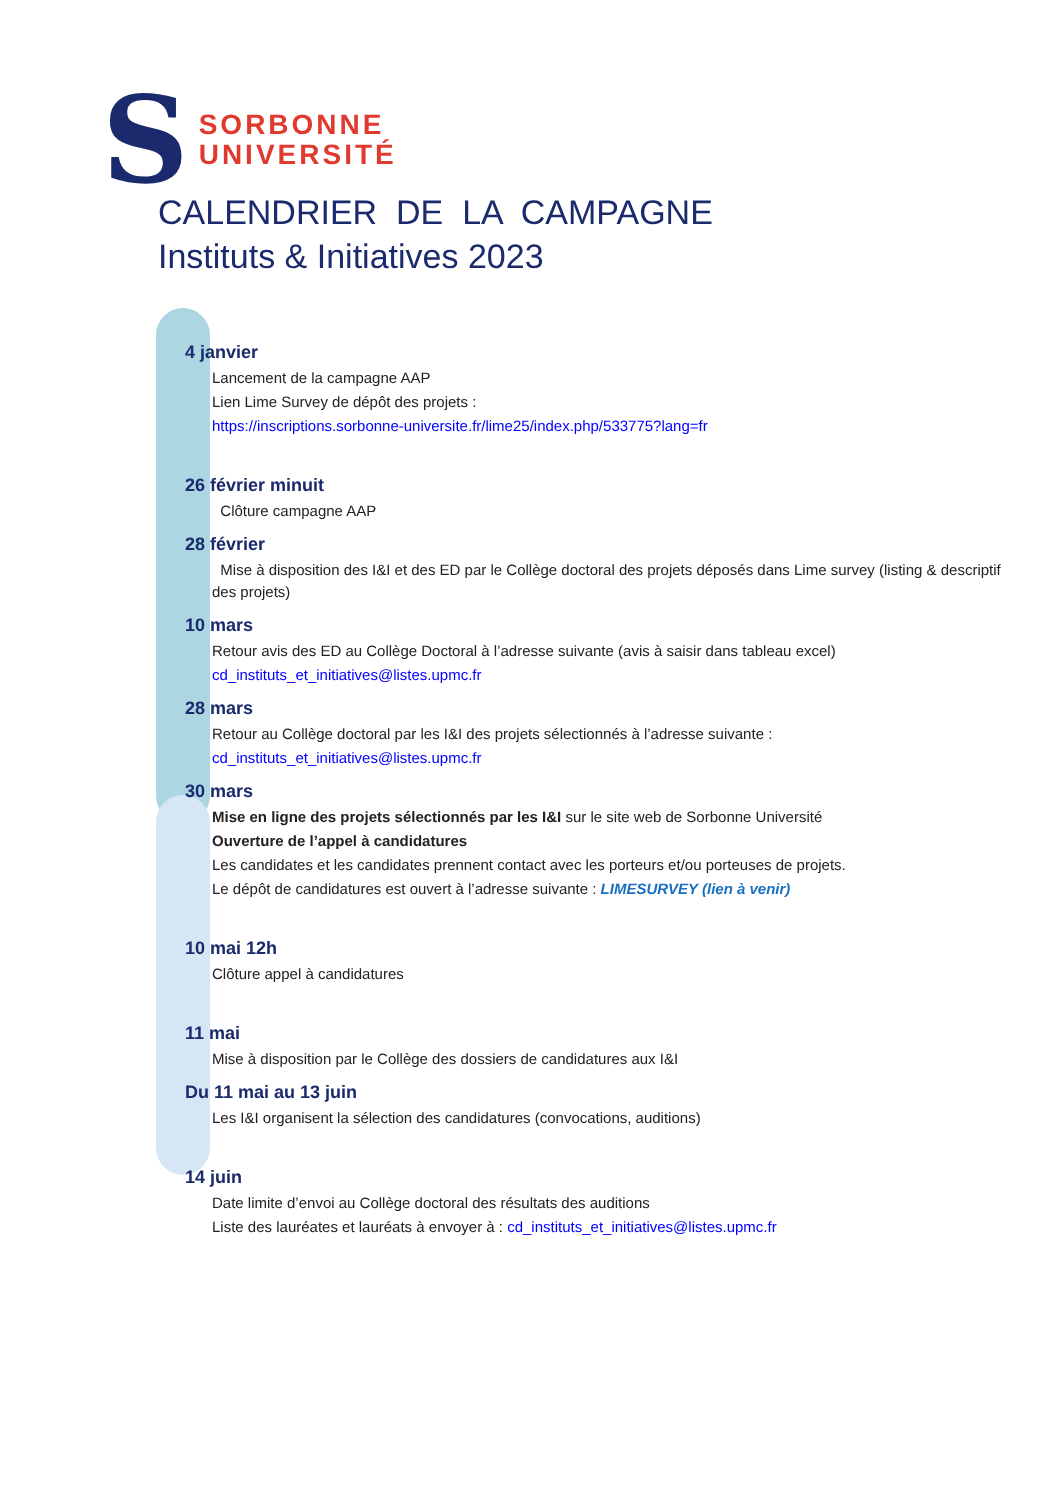S
SORBONNE
UNIVERSITÉ
CALENDRIER DE LA CAMPAGNE
Instituts & Initiatives 2023
4 janvier
Lancement de la campagne AAP
Lien Lime Survey de dépôt des projets :
https://inscriptions.sorbonne-universite.fr/lime25/index.php/533775?lang=fr
26 février minuit
Clôture campagne AAP
28 février
Mise à disposition des I&I et des ED par le Collège doctoral des projets déposés dans Lime survey (listing & descriptif des projets)
10 mars
Retour avis des ED au Collège Doctoral à l’adresse suivante (avis à saisir dans tableau excel)
cd_instituts_et_initiatives@listes.upmc.fr
28 mars
Retour au Collège doctoral par les I&I des projets sélectionnés à l’adresse suivante :
cd_instituts_et_initiatives@listes.upmc.fr
30 mars
Mise en ligne des projets sélectionnés par les I&I sur le site web de Sorbonne Université
Ouverture de l’appel à candidatures
Les candidates et les candidates prennent contact avec les porteurs et/ou porteuses de projets.
Le dépôt de candidatures est ouvert à l’adresse suivante : LIMESURVEY (lien à venir)
10 mai 12h
Clôture appel à candidatures
11 mai
Mise à disposition par le Collège des dossiers de candidatures aux I&I
Du 11 mai au 13 juin
Les I&I organisent la sélection des candidatures (convocations, auditions)
14 juin
Date limite d’envoi au Collège doctoral des résultats des auditions
Liste des lauréates et lauréats à envoyer à : cd_instituts_et_initiatives@listes.upmc.fr